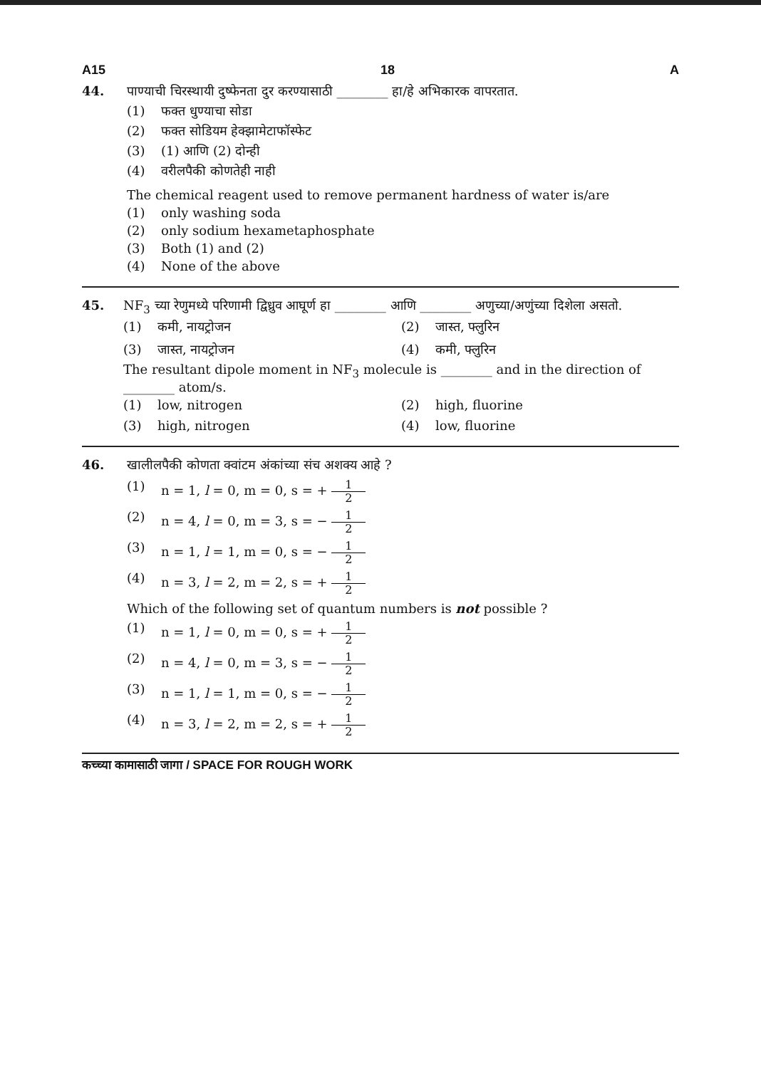A15 18 A
44. पाण्याची चिरस्थायी दुष्फेनता दुर करण्यासाठी ________ हा/हे अभिकारक वापरतात.
(1) फक्त धुण्याचा सोडा
(2) फक्त सोडियम हेक्झामेटाफॉस्फेट
(3) (1) आणि (2) दोन्ही
(4) वरीलपैकी कोणतेही नाही
The chemical reagent used to remove permanent hardness of water is/are
(1) only washing soda
(2) only sodium hexametaphosphate
(3) Both (1) and (2)
(4) None of the above
45. NF<sub>3</sub> च्या रेणुमध्ये परिणामी द्विध्रुव आघूर्ण हा ________ आणि ________ अणुच्या/अणुंच्या दिशेला असतो.
(1) कमी, नायट्रोजन (2) जास्त, फ्लुरिन
(3) जास्त, नायट्रोजन (4) कमी, फ्लुरिन
The resultant dipole moment in NF<sub>3</sub> molecule is ________ and in the direction of ________ atom/s.
(1) low, nitrogen (2) high, fluorine
(3) high, nitrogen (4) low, fluorine
46. खालीलपैकी कोणता क्वांटम अंकांच्या संच अशक्य आहे ?
(1) n = 1, l = 0, m = 0, s = + 1 2
(2) n = 4, l = 0, m = 3, s = − 1 2
(3) n = 1, l = 1, m = 0, s = − 1 2
(4) n = 3, l = 2, m = 2, s = + 1 2
Which of the following set of quantum numbers is not possible ?
(1) n = 1, l = 0, m = 0, s = + 1 2
(2) n = 4, l = 0, m = 3, s = − 1 2
(3) n = 1, l = 1, m = 0, s = − 1 2
(4) n = 3, l = 2, m = 2, s = + 1 2
कच्च्या कामासाठी जागा / SPACE FOR ROUGH WORK